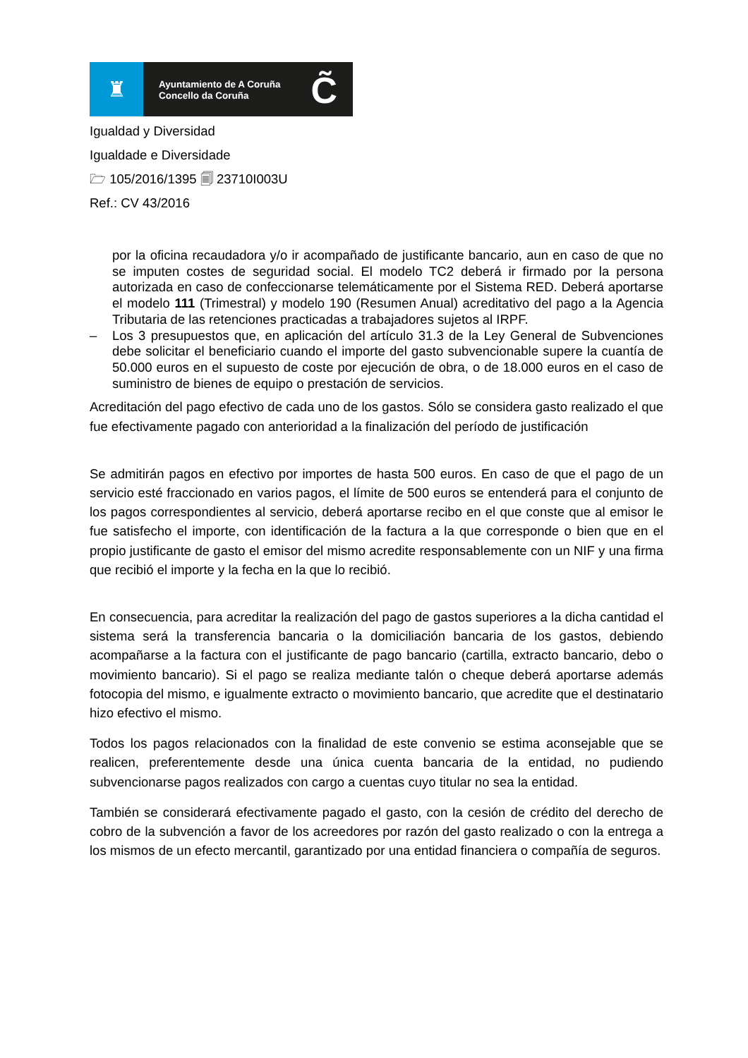♜
Ayuntamiento de A Coruña
Concello da Coruña
C̃
Igualdad y Diversidad
Igualdade e Diversidade
🗁 105/2016/1395 🗐 23710I003U
Ref.: CV 43/2016
por la oficina recaudadora y/o ir acompañado de justificante bancario, aun en caso de que no se imputen costes de seguridad social. El modelo TC2 deberá ir firmado por la persona autorizada en caso de confeccionarse telemáticamente por el Sistema RED. Deberá aportarse el modelo 111 (Trimestral) y modelo 190 (Resumen Anual) acreditativo del pago a la Agencia Tributaria de las retenciones practicadas a trabajadores sujetos al IRPF.
– Los 3 presupuestos que, en aplicación del artículo 31.3 de la Ley General de Subvenciones debe solicitar el beneficiario cuando el importe del gasto subvencionable supere la cuantía de 50.000 euros en el supuesto de coste por ejecución de obra, o de 18.000 euros en el caso de suministro de bienes de equipo o prestación de servicios.
Acreditación del pago efectivo de cada uno de los gastos. Sólo se considera gasto realizado el que fue efectivamente pagado con anterioridad a la finalización del período de justificación
Se admitirán pagos en efectivo por importes de hasta 500 euros. En caso de que el pago de un servicio esté fraccionado en varios pagos, el límite de 500 euros se entenderá para el conjunto de los pagos correspondientes al servicio, deberá aportarse recibo en el que conste que al emisor le fue satisfecho el importe, con identificación de la factura a la que corresponde o bien que en el propio justificante de gasto el emisor del mismo acredite responsablemente con un NIF y una firma que recibió el importe y la fecha en la que lo recibió.
En consecuencia, para acreditar la realización del pago de gastos superiores a la dicha cantidad el sistema será la transferencia bancaria o la domiciliación bancaria de los gastos, debiendo acompañarse a la factura con el justificante de pago bancario (cartilla, extracto bancario, debo o movimiento bancario). Si el pago se realiza mediante talón o cheque deberá aportarse además fotocopia del mismo, e igualmente extracto o movimiento bancario, que acredite que el destinatario hizo efectivo el mismo.
Todos los pagos relacionados con la finalidad de este convenio se estima aconsejable que se realicen, preferentemente desde una única cuenta bancaria de la entidad, no pudiendo subvencionarse pagos realizados con cargo a cuentas cuyo titular no sea la entidad.
También se considerará efectivamente pagado el gasto, con la cesión de crédito del derecho de cobro de la subvención a favor de los acreedores por razón del gasto realizado o con la entrega a los mismos de un efecto mercantil, garantizado por una entidad financiera o compañía de seguros.